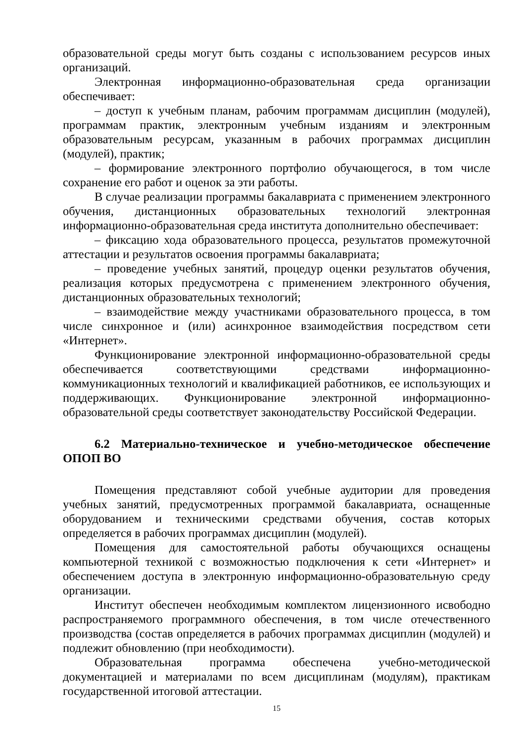образовательной среды могут быть созданы с использованием ресурсов иных организаций.
Электронная информационно-образовательная среда организации обеспечивает:
– доступ к учебным планам, рабочим программам дисциплин (модулей), программам практик, электронным учебным изданиям и электронным образовательным ресурсам, указанным в рабочих программах дисциплин (модулей), практик;
– формирование электронного портфолио обучающегося, в том числе сохранение его работ и оценок за эти работы.
В случае реализации программы бакалавриата с применением электронного обучения, дистанционных образовательных технологий электронная информационно-образовательная среда института дополнительно обеспечивает:
– фиксацию хода образовательного процесса, результатов промежуточной аттестации и результатов освоения программы бакалавриата;
– проведение учебных занятий, процедур оценки результатов обучения, реализация которых предусмотрена с применением электронного обучения, дистанционных образовательных технологий;
– взаимодействие между участниками образовательного процесса, в том числе синхронное и (или) асинхронное взаимодействия посредством сети «Интернет».
Функционирование электронной информационно-образовательной среды обеспечивается соответствующими средствами информационно-коммуникационных технологий и квалификацией работников, ее использующих и поддерживающих. Функционирование электронной информационно-образовательной среды соответствует законодательству Российской Федерации.
6.2 Материально-техническое и учебно-методическое обеспечение ОПОП ВО
Помещения представляют собой учебные аудитории для проведения учебных занятий, предусмотренных программой бакалавриата, оснащенные оборудованием и техническими средствами обучения, состав которых определяется в рабочих программах дисциплин (модулей).
Помещения для самостоятельной работы обучающихся оснащены компьютерной техникой с возможностью подключения к сети «Интернет» и обеспечением доступа в электронную информационно-образовательную среду организации.
Институт обеспечен необходимым комплектом лицензионного исвободно распространяемого программного обеспечения, в том числе отечественного производства (состав определяется в рабочих программах дисциплин (модулей) и подлежит обновлению (при необходимости).
Образовательная программа обеспечена учебно-методической документацией и материалами по всем дисциплинам (модулям), практикам государственной итоговой аттестации.
15